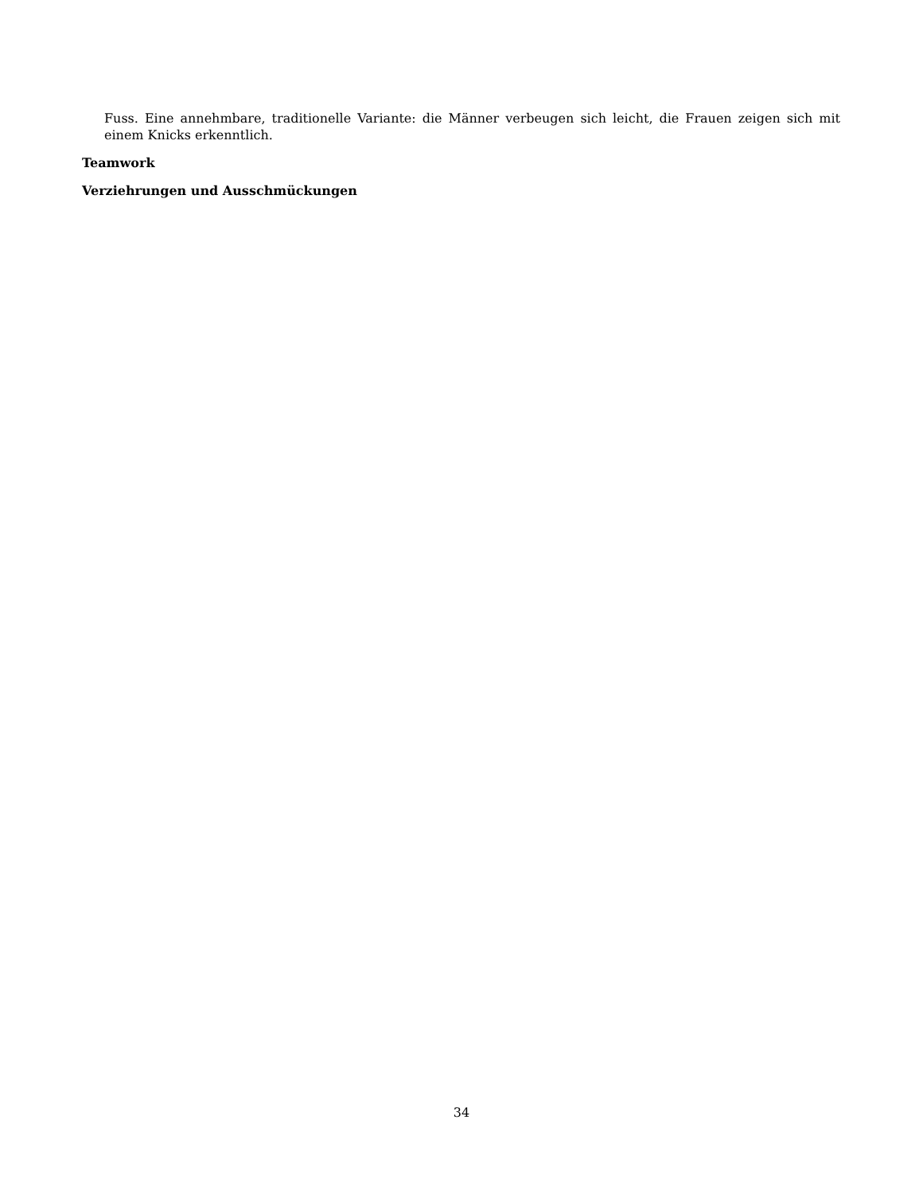Fuss. Eine annehmbare, traditionelle Variante: die Männer verbeugen sich leicht, die Frauen zeigen sich mit einem Knicks erkenntlich.
Teamwork
Verziehrungen und Ausschmückungen
34